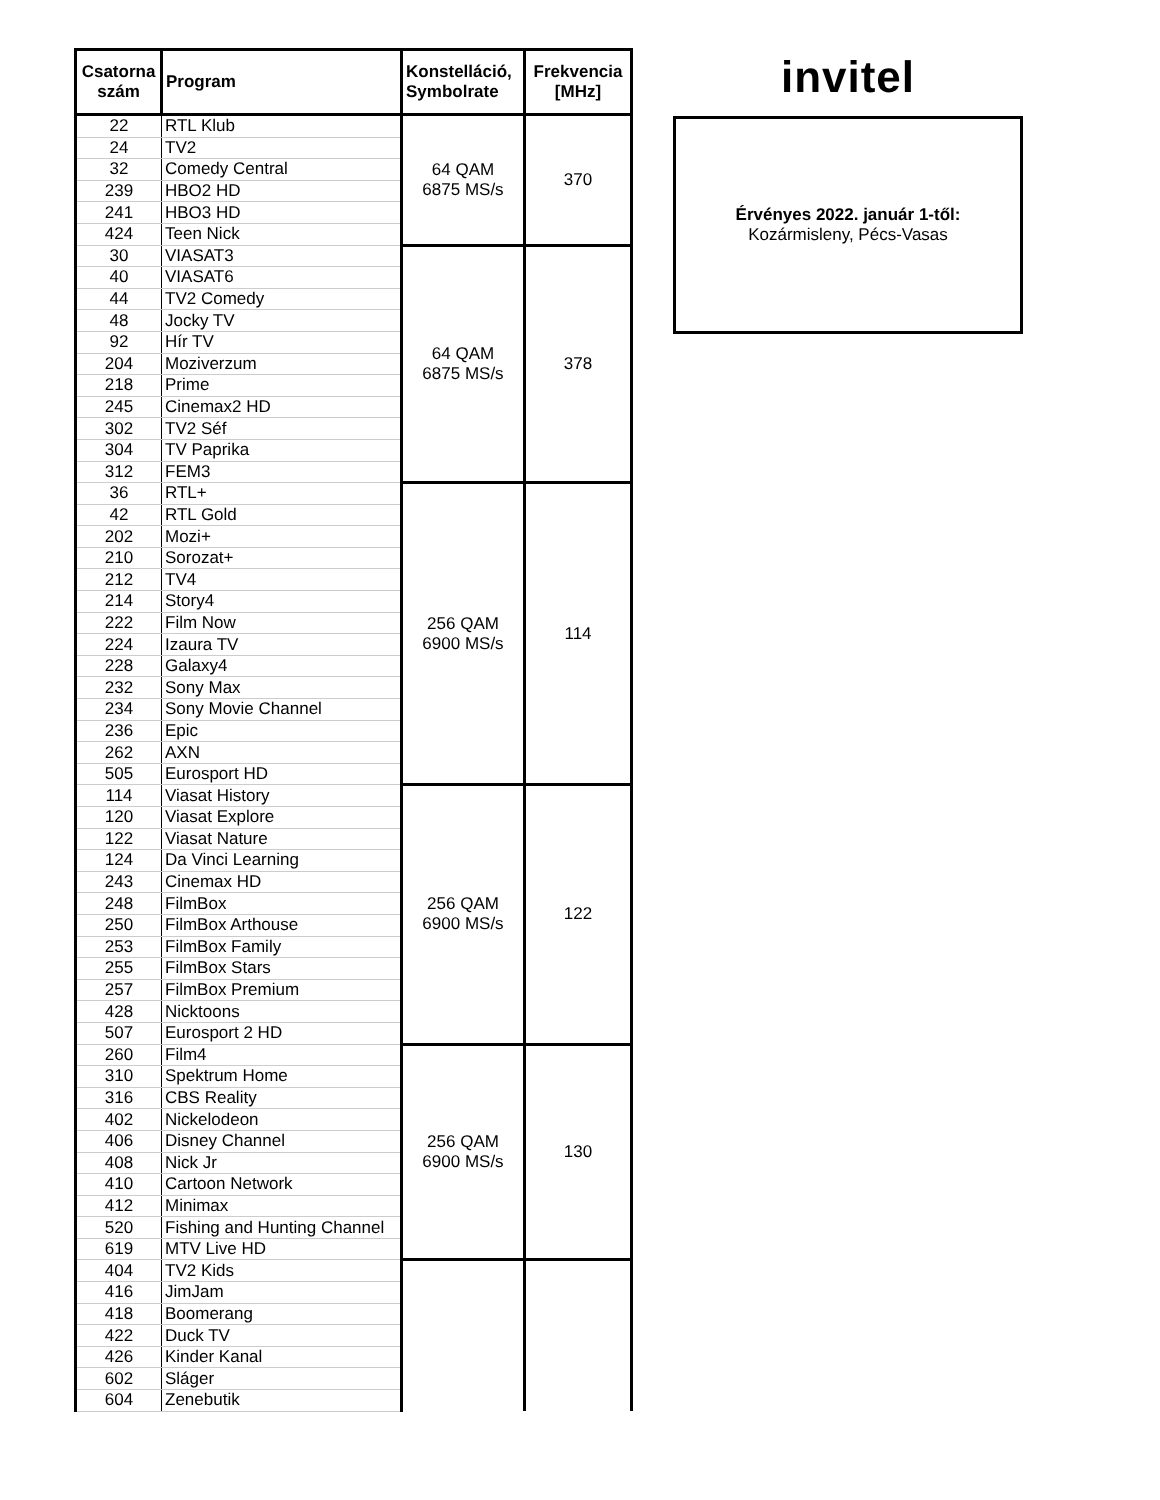| Csatorna szám | Program | Konstelláció, Symbolrate | Frekvencia [MHz] |
| --- | --- | --- | --- |
| 22 | RTL Klub | 64 QAM 6875 MS/s | 370 |
| 24 | TV2 | | |
| 32 | Comedy Central | | |
| 239 | HBO2 HD | | |
| 241 | HBO3 HD | | |
| 424 | Teen Nick | | |
| 30 | VIASAT3 | 64 QAM 6875 MS/s | 378 |
| 40 | VIASAT6 | | |
| 44 | TV2 Comedy | | |
| 48 | Jocky TV | | |
| 92 | Hír TV | | |
| 204 | Moziverzum | | |
| 218 | Prime | | |
| 245 | Cinemax2 HD | | |
| 302 | TV2 Séf | | |
| 304 | TV Paprika | | |
| 312 | FEM3 | | |
| 36 | RTL+ | 256 QAM 6900 MS/s | 114 |
| 42 | RTL Gold | | |
| 202 | Mozi+ | | |
| 210 | Sorozat+ | | |
| 212 | TV4 | | |
| 214 | Story4 | | |
| 222 | Film Now | | |
| 224 | Izaura TV | | |
| 228 | Galaxy4 | | |
| 232 | Sony Max | | |
| 234 | Sony Movie Channel | | |
| 236 | Epic | | |
| 262 | AXN | | |
| 505 | Eurosport HD | | |
| 114 | Viasat History | 256 QAM 6900 MS/s | 122 |
| 120 | Viasat Explore | | |
| 122 | Viasat Nature | | |
| 124 | Da Vinci Learning | | |
| 243 | Cinemax HD | | |
| 248 | FilmBox | | |
| 250 | FilmBox Arthouse | | |
| 253 | FilmBox Family | | |
| 255 | FilmBox Stars | | |
| 257 | FilmBox Premium | | |
| 428 | Nicktoons | | |
| 507 | Eurosport 2 HD | | |
| 260 | Film4 | 256 QAM 6900 MS/s | 130 |
| 310 | Spektrum Home | | |
| 316 | CBS Reality | | |
| 402 | Nickelodeon | | |
| 406 | Disney Channel | | |
| 408 | Nick Jr | | |
| 410 | Cartoon Network | | |
| 412 | Minimax | | |
| 520 | Fishing and Hunting Channel | | |
| 619 | MTV Live HD | | |
| 404 | TV2 Kids | | |
| 416 | JimJam | | |
| 418 | Boomerang | | |
| 422 | Duck TV | | |
| 426 | Kinder Kanal | | |
| 602 | Sláger | | |
| 604 | Zenebutik | | |
invitel
Érvényes 2022. január 1-től:
Kozármisleny, Pécs-Vasas